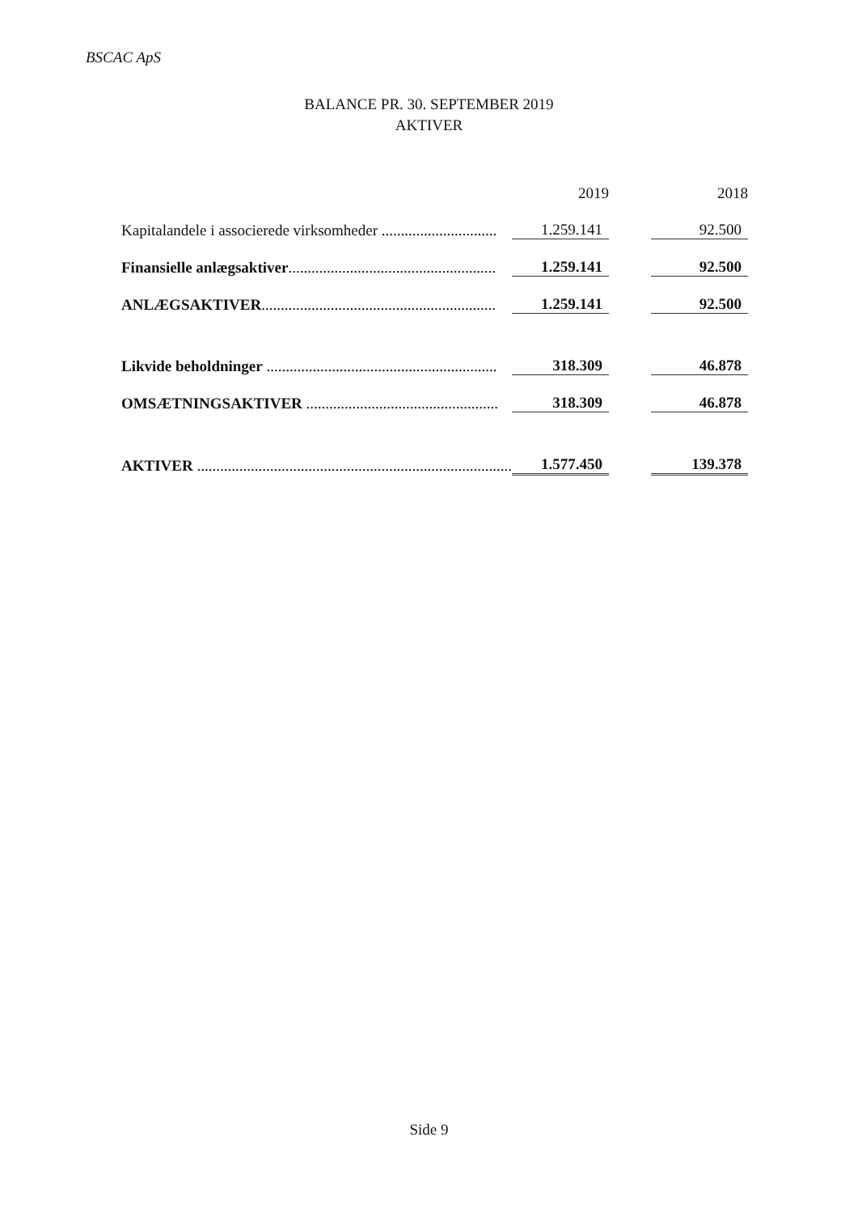BSCAC ApS
BALANCE PR. 30. SEPTEMBER 2019
AKTIVER
| | 2019 | | 2018 |
| --- | --- | --- | --- |
| Kapitalandele i associerede virksomheder .............................. | 1.259.141 | | 92.500 |
| Finansielle anlægsaktiver ...................................................... | 1.259.141 | | 92.500 |
| ANLÆGSAKTIVER ............................................................. | 1.259.141 | | 92.500 |
| Likvide beholdninger ............................................................ | 318.309 | | 46.878 |
| OMSÆTNINGSAKTIVER .................................................. | 318.309 | | 46.878 |
| AKTIVER .................................................................................. | 1.577.450 | | 139.378 |
Side 9